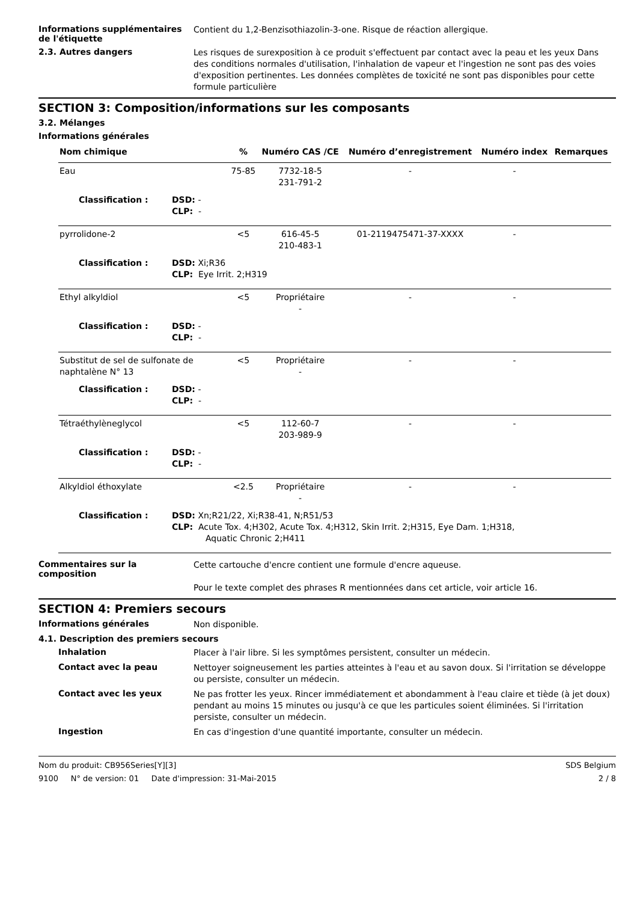Informations supplémentaires de l'étiquette
Contient du 1,2-Benzisothiazolin-3-one. Risque de réaction allergique.
2.3. Autres dangers
Les risques de surexposition à ce produit s'effectuent par contact avec la peau et les yeux Dans des conditions normales d'utilisation, l'inhalation de vapeur et l'ingestion ne sont pas des voies d'exposition pertinentes. Les données complètes de toxicité ne sont pas disponibles pour cette formule particulière
SECTION 3: Composition/informations sur les composants
3.2. Mélanges
Informations générales
| Nom chimique | % | Numéro CAS /CE | Numéro d’enregistrement | Numéro index | Remarques |
| --- | --- | --- | --- | --- | --- |
| Eau | 75-85 | 7732-18-5 231-791-2 | - | - | |
| Classification : DSD: - CLP: - | | | | | |
| pyrrolidone-2 | <5 | 616-45-5 210-483-1 | 01-2119475471-37-XXXX | - | |
| Classification : DSD: Xi;R36 CLP: Eye Irrit. 2;H319 | | | | | |
| Ethyl alkyldiol | <5 | Propriétaire - | - | - | |
| Classification : DSD: - CLP: - | | | | | |
| Substitut de sel de sulfonate de naphtalène N° 13 | <5 | Propriétaire - | - | - | |
| Classification : DSD: - CLP: - | | | | | |
| Tétraéthylèneglycol | <5 | 112-60-7 203-989-9 | - | - | |
| Classification : DSD: - CLP: - | | | | | |
| Alkyldiol éthoxylate | <2.5 | Propriétaire - | - | - | |
| Classification : DSD: Xn;R21/22, Xi;R38-41, N;R51/53 CLP: Acute Tox. 4;H302, Acute Tox. 4;H312, Skin Irrit. 2;H315, Eye Dam. 1;H318, Aquatic Chronic 2;H411 | | | | | |
Commentaires sur la composition
Cette cartouche d'encre contient une formule d'encre aqueuse.
Pour le texte complet des phrases R mentionnées dans cet article, voir article 16.
SECTION 4: Premiers secours
Informations générales
Non disponible.
4.1. Description des premiers secours
Inhalation
Placer à l'air libre. Si les symptômes persistent, consulter un médecin.
Contact avec la peau
Nettoyer soigneusement les parties atteintes à l'eau et au savon doux. Si l'irritation se développe ou persiste, consulter un médecin.
Contact avec les yeux
Ne pas frotter les yeux. Rincer immédiatement et abondamment à l'eau claire et tiède (à jet doux) pendant au moins 15 minutes ou jusqu'à ce que les particules soient éliminées. Si l'irritation persiste, consulter un médecin.
Ingestion
En cas d'ingestion d'une quantité importante, consulter un médecin.
Nom du produit: CB956Series[Y][3]
9100 N° de version: 01 Date d'impression: 31-Mai-2015
SDS Belgium
2 / 8